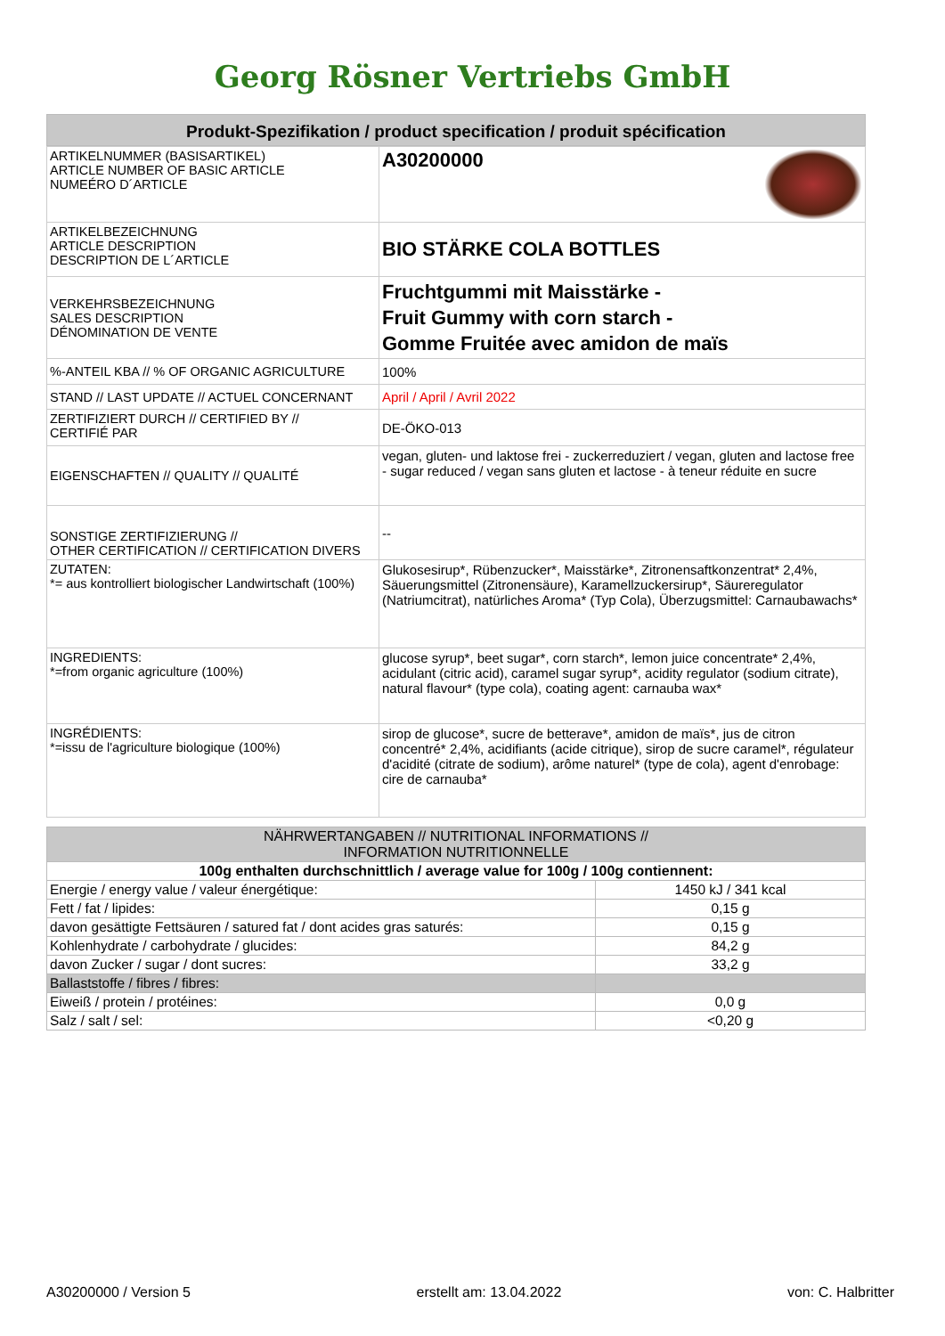Georg Rösner Vertriebs GmbH
Produkt-Spezifikation / product specification / produit spécification
| ARTIKELNUMMER (BASISARTIKEL) ARTICLE NUMBER OF BASIC ARTICLE NUMEÉRO D´ARTICLE | A30200000 |
| ARTIKELBEZEICHNUNG ARTICLE DESCRIPTION DESCRIPTION DE L´ARTICLE | BIO STÄRKE COLA BOTTLES |
| VERKEHRSBEZEICHNUNG SALES DESCRIPTION DÉNOMINATION DE VENTE | Fruchtgummi mit Maisstärke - Fruit Gummy with corn starch - Gomme Fruitée avec amidon de maïs |
| %-ANTEIL KBA // % OF ORGANIC AGRICULTURE | 100% |
| STAND // LAST UPDATE // ACTUEL CONCERNANT | April / April / Avril 2022 |
| ZERTIFIZIERT DURCH // CERTIFIED BY // CERTIFIÉ PAR | DE-ÖKO-013 |
| EIGENSCHAFTEN // QUALITY // QUALITÉ | vegan, gluten- und laktose frei - zuckerreduziert / vegan, gluten and lactose free - sugar reduced / vegan sans gluten et lactose - à teneur réduite en sucre |
| SONSTIGE ZERTIFIZIERUNG // OTHER CERTIFICATION // CERTIFICATION DIVERS | -- |
| ZUTATEN: *= aus kontrolliert biologischer Landwirtschaft (100%) | Glukosesirup*, Rübenzucker*, Maisstärke*, Zitronensaftkonzentrat* 2,4%, Säuerungsmittel (Zitronensäure), Karamellzuckersirup*, Säureregulator (Natriumcitrat), natürliches Aroma* (Typ Cola), Überzugsmittel: Carnaubawachs* |
| INGREDIENTS: *=from organic agriculture (100%) | glucose syrup*, beet sugar*, corn starch*, lemon juice concentrate* 2,4%, acidulant (citric acid), caramel sugar syrup*, acidity regulator (sodium citrate), natural flavour* (type cola), coating agent: carnauba wax* |
| INGRÉDIENTS: *=issu de l'agriculture biologique (100%) | sirop de glucose*, sucre de betterave*, amidon de maïs*, jus de citron concentré* 2,4%, acidifiants (acide citrique), sirop de sucre caramel*, régulateur d'acidité (citrate de sodium), arôme naturel* (type de cola), agent d'enrobage: cire de carnauba* |
| NÄHRWERTANGABEN // NUTRITIONAL INFORMATIONS // INFORMATION NUTRITIONNELLE | |
| 100g enthalten durchschnittlich / average value for 100g / 100g contiennent: | |
| Energie / energy value / valeur énergétique: | 1450 kJ / 341 kcal |
| Fett / fat / lipides: | 0,15 g |
| davon gesättigte Fettsäuren / satured fat / dont acides gras saturés: | 0,15 g |
| Kohlenhydrate / carbohydrate / glucides: | 84,2 g |
| davon Zucker / sugar / dont sucres: | 33,2 g |
| Ballaststoffe / fibres / fibres: | |
| Eiweiß / protein / protéines: | 0,0 g |
| Salz / salt / sel: | <0,20 g |
A30200000 / Version 5 erstellt am: 13.04.2022 von: C. Halbritter